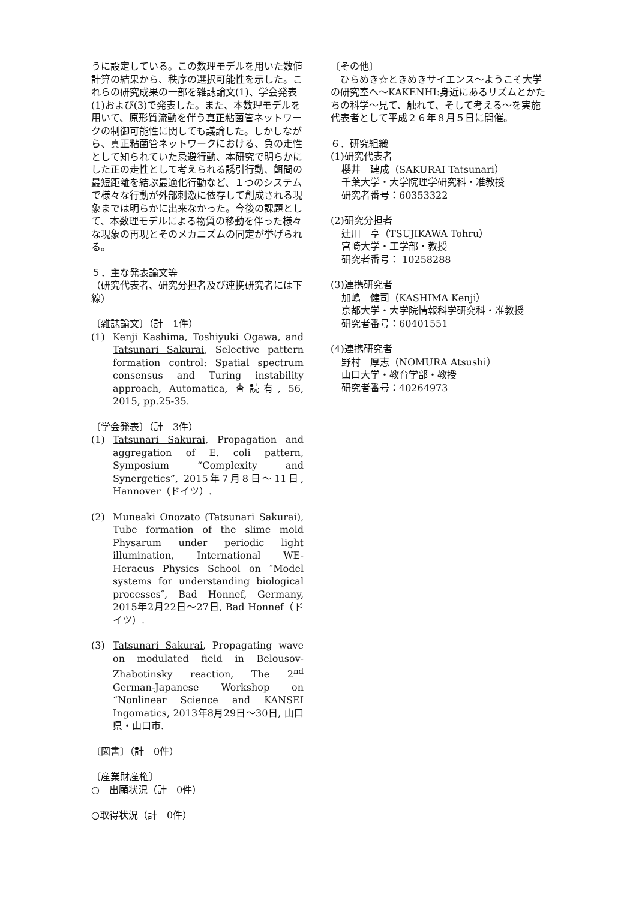うに設定している。この数理モデルを用いた数値計算の結果から、秩序の選択可能性を示した。これらの研究成果の一部を雑誌論文(1)、学会発表(1)および(3)で発表した。また、本数理モデルを用いて、原形質流動を伴う真正粘菌管ネットワークの制御可能性に関しても議論した。しかしながら、真正粘菌管ネットワークにおける、負の走性として知られていた忌避行動、本研究で明らかにした正の走性として考えられる誘引行動、餌間の最短距離を結ぶ最適化行動など、１つのシステムで様々な行動が外部刺激に依存して創成される現象までは明らかに出来なかった。今後の課題として、本数理モデルによる物質の移動を伴った様々な現象の再現とそのメカニズムの同定が挙げられる。
５．主な発表論文等
（研究代表者、研究分担者及び連携研究者には下線）
〔雑誌論文〕（計　1件）
(1) Kenji Kashima, Toshiyuki Ogawa, and Tatsunari Sakurai, Selective pattern formation control: Spatial spectrum consensus and Turing instability approach, Automatica, 査読有, 56, 2015, pp.25-35.
〔学会発表〕（計　3件）
(1) Tatsunari Sakurai, Propagation and aggregation of E. coli pattern, Symposium “Complexity and Synergetics”, 2015年7月8日～11日, Hannover（ドイツ）.
(2) Muneaki Onozato (Tatsunari Sakurai), Tube formation of the slime mold Physarum under periodic light illumination, International WE-Heraeus Physics School on ″Model systems for understanding biological processes″, Bad Honnef, Germany, 2015年2月22日～27日, Bad Honnef（ドイツ）.
(3) Tatsunari Sakurai, Propagating wave on modulated field in Belousov-Zhabotinsky reaction, The 2<sup>nd</sup> German-Japanese Workshop on “Nonlinear Science and KANSEI Ingomatics, 2013年8月29日～30日, 山口県・山口市.
〔図書〕（計　0件）
〔産業財産権〕
○　出願状況（計　0件）
○取得状況（計　0件）
〔その他〕
　ひらめき☆ときめきサイエンス～ようこそ大学の研究室へ～KAKENHI:身近にあるリズムとかたちの科学～見て、触れて、そして考える～を実施代表者として平成２６年８月５日に開催。
６．研究組織
(1)研究代表者
櫻井　建成（SAKURAI Tatsunari）
千葉大学・大学院理学研究科・准教授
研究者番号：60353322
(2)研究分担者
辻川　亨（TSUJIKAWA Tohru）
宮崎大学・工学部・教授
研究者番号： 10258288
(3)連携研究者
加嶋　健司（KASHIMA Kenji）
京都大学・大学院情報科学研究科・准教授
研究者番号：60401551
(4)連携研究者
野村　厚志（NOMURA Atsushi）
山口大学・教育学部・教授
研究者番号：40264973